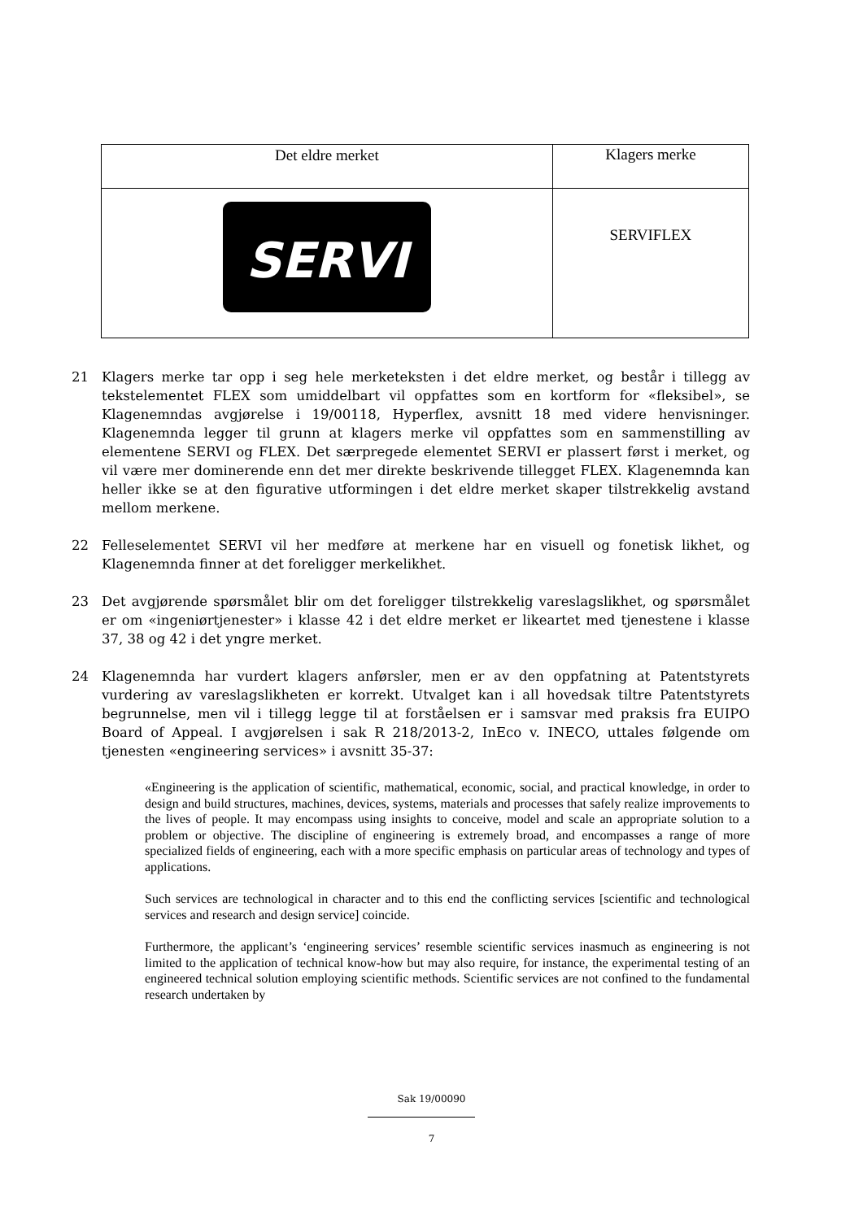| Det eldre merket | Klagers merke |
| SERVI | SERVIFLEX |
21 Klagers merke tar opp i seg hele merketeksten i det eldre merket, og består i tillegg av tekstelementet FLEX som umiddelbart vil oppfattes som en kortform for «fleksibel», se Klagenemndas avgjørelse i 19/00118, Hyperflex, avsnitt 18 med videre henvisninger. Klagenemnda legger til grunn at klagers merke vil oppfattes som en sammenstilling av elementene SERVI og FLEX. Det særpregede elementet SERVI er plassert først i merket, og vil være mer dominerende enn det mer direkte beskrivende tillegget FLEX. Klagenemnda kan heller ikke se at den figurative utformingen i det eldre merket skaper tilstrekkelig avstand mellom merkene.
22 Felleselementet SERVI vil her medføre at merkene har en visuell og fonetisk likhet, og Klagenemnda finner at det foreligger merkelikhet.
23 Det avgjørende spørsmålet blir om det foreligger tilstrekkelig vareslagslikhet, og spørsmålet er om «ingeniørtjenester» i klasse 42 i det eldre merket er likeartet med tjenestene i klasse 37, 38 og 42 i det yngre merket.
24 Klagenemnda har vurdert klagers anførsler, men er av den oppfatning at Patentstyrets vurdering av vareslagslikheten er korrekt. Utvalget kan i all hovedsak tiltre Patentstyrets begrunnelse, men vil i tillegg legge til at forståelsen er i samsvar med praksis fra EUIPO Board of Appeal. I avgjørelsen i sak R 218/2013-2, InEco v. INECO, uttales følgende om tjenesten «engineering services» i avsnitt 35-37:
«Engineering is the application of scientific, mathematical, economic, social, and practical knowledge, in order to design and build structures, machines, devices, systems, materials and processes that safely realize improvements to the lives of people. It may encompass using insights to conceive, model and scale an appropriate solution to a problem or objective. The discipline of engineering is extremely broad, and encompasses a range of more specialized fields of engineering, each with a more specific emphasis on particular areas of technology and types of applications.
Such services are technological in character and to this end the conflicting services [scientific and technological services and research and design service] coincide.
Furthermore, the applicant’s ‘engineering services’ resemble scientific services inasmuch as engineering is not limited to the application of technical know-how but may also require, for instance, the experimental testing of an engineered technical solution employing scientific methods. Scientific services are not confined to the fundamental research undertaken by
Sak 19/00090
7